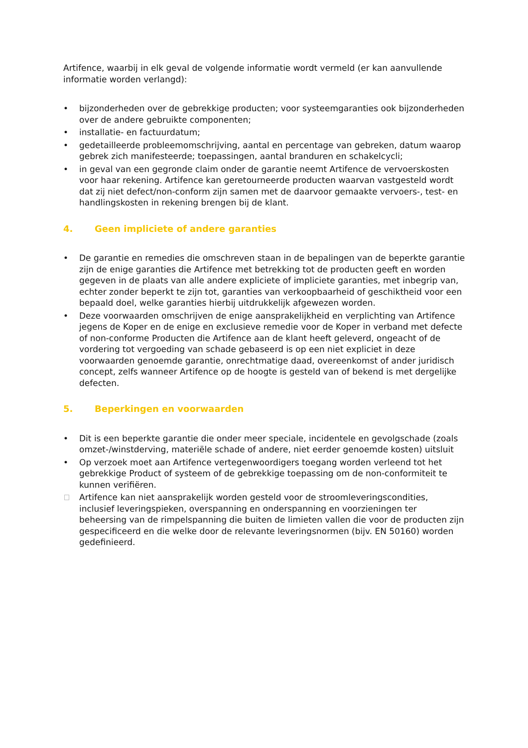Artifence, waarbij in elk geval de volgende informatie wordt vermeld (er kan aanvullende informatie worden verlangd):
• bijzonderheden over de gebrekkige producten; voor systeemgaranties ook bijzonderheden over de andere gebruikte componenten;
• installatie- en factuurdatum;
• gedetailleerde probleemomschrijving, aantal en percentage van gebreken, datum waarop gebrek zich manifesteerde; toepassingen, aantal branduren en schakelcycli;
• in geval van een gegronde claim onder de garantie neemt Artifence de vervoerskosten voor haar rekening. Artifence kan geretourneerde producten waarvan vastgesteld wordt dat zij niet defect/non-conform zijn samen met de daarvoor gemaakte vervoers-, test- en handlingskosten in rekening brengen bij de klant.
4. Geen impliciete of andere garanties
• De garantie en remedies die omschreven staan in de bepalingen van de beperkte garantie zijn de enige garanties die Artifence met betrekking tot de producten geeft en worden gegeven in de plaats van alle andere expliciete of impliciete garanties, met inbegrip van, echter zonder beperkt te zijn tot, garanties van verkoopbaarheid of geschiktheid voor een bepaald doel, welke garanties hierbij uitdrukkelijk afgewezen worden.
• Deze voorwaarden omschrijven de enige aansprakelijkheid en verplichting van Artifence jegens de Koper en de enige en exclusieve remedie voor de Koper in verband met defecte of non-conforme Producten die Artifence aan de klant heeft geleverd, ongeacht of de vordering tot vergoeding van schade gebaseerd is op een niet expliciet in deze voorwaarden genoemde garantie, onrechtmatige daad, overeenkomst of ander juridisch concept, zelfs wanneer Artifence op de hoogte is gesteld van of bekend is met dergelijke defecten.
5. Beperkingen en voorwaarden
• Dit is een beperkte garantie die onder meer speciale, incidentele en gevolgschade (zoals omzet-/winstderving, materiële schade of andere, niet eerder genoemde kosten) uitsluit
• Op verzoek moet aan Artifence vertegenwoordigers toegang worden verleend tot het gebrekkige Product of systeem of de gebrekkige toepassing om de non-conformiteit te kunnen verifiëren.
Artifence kan niet aansprakelijk worden gesteld voor de stroomleveringscondities, inclusief leveringspieken, overspanning en onderspanning en voorzieningen ter beheersing van de rimpelspanning die buiten de limieten vallen die voor de producten zijn gespecificeerd en die welke door de relevante leveringsnormen (bijv. EN 50160) worden gedefinieerd.